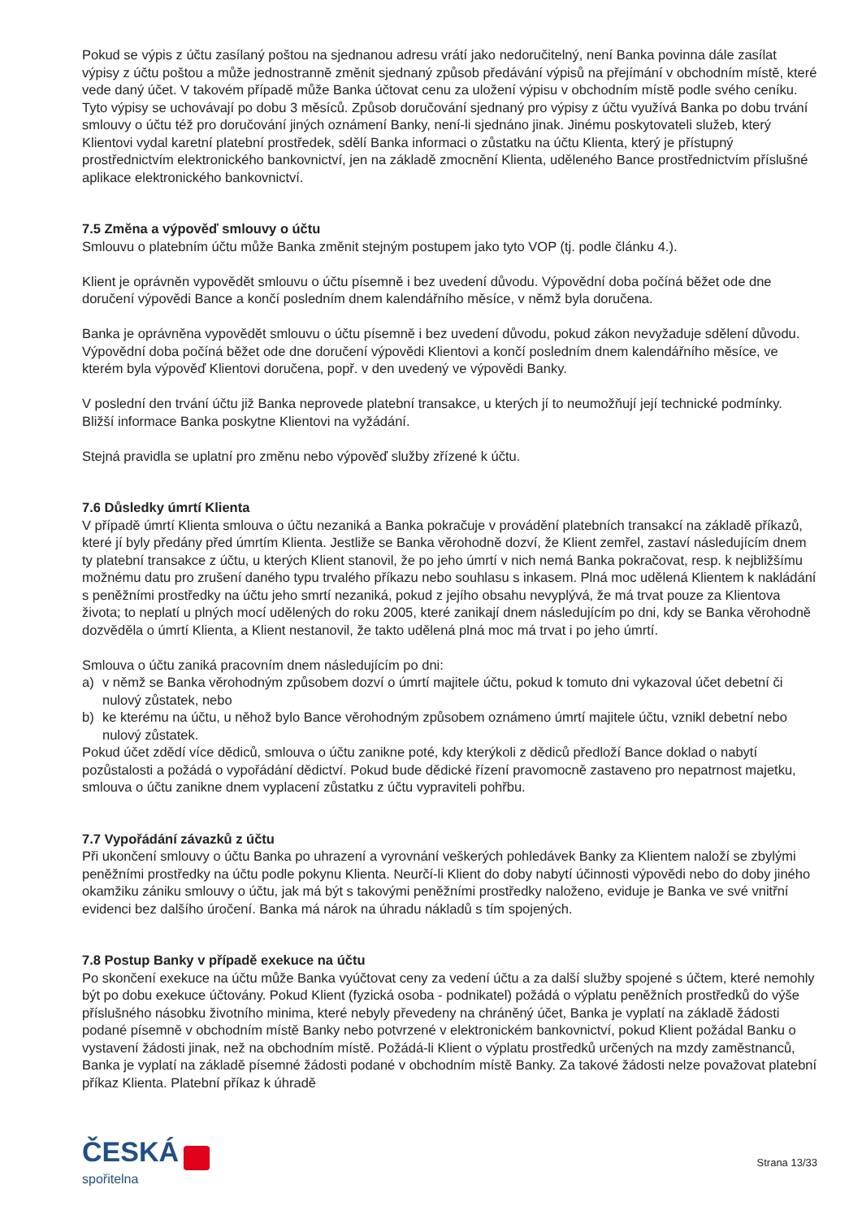Pokud se výpis z účtu zasílaný poštou na sjednanou adresu vrátí jako nedoručitelný, není Banka povinna dále zasílat výpisy z účtu poštou a může jednostranně změnit sjednaný způsob předávání výpisů na přejímání v obchodním místě, které vede daný účet. V takovém případě může Banka účtovat cenu za uložení výpisu v obchodním místě podle svého ceníku. Tyto výpisy se uchovávají po dobu 3 měsíců. Způsob doručování sjednaný pro výpisy z účtu využívá Banka po dobu trvání smlouvy o účtu též pro doručování jiných oznámení Banky, není-li sjednáno jinak. Jinému poskytovateli služeb, který Klientovi vydal karetní platební prostředek, sdělí Banka informaci o zůstatku na účtu Klienta, který je přístupný prostřednictvím elektronického bankovnictví, jen na základě zmocnění Klienta, uděleného Bance prostřednictvím příslušné aplikace elektronického bankovnictví.
7.5 Změna a výpověď smlouvy o účtu
Smlouvu o platebním účtu může Banka změnit stejným postupem jako tyto VOP (tj. podle článku 4.).
Klient je oprávněn vypovědět smlouvu o účtu písemně i bez uvedení důvodu. Výpovědní doba počíná běžet ode dne doručení výpovědi Bance a končí posledním dnem kalendářního měsíce, v němž byla doručena.
Banka je oprávněna vypovědět smlouvu o účtu písemně i bez uvedení důvodu, pokud zákon nevyžaduje sdělení důvodu. Výpovědní doba počíná běžet ode dne doručení výpovědi Klientovi a končí posledním dnem kalendářního měsíce, ve kterém byla výpověď Klientovi doručena, popř. v den uvedený ve výpovědi Banky.
V poslední den trvání účtu již Banka neprovede platební transakce, u kterých jí to neumožňují její technické podmínky. Bližší informace Banka poskytne Klientovi na vyžádání.
Stejná pravidla se uplatní pro změnu nebo výpověď služby zřízené k účtu.
7.6 Důsledky úmrtí Klienta
V případě úmrtí Klienta smlouva o účtu nezaniká a Banka pokračuje v provádění platebních transakcí na základě příkazů, které jí byly předány před úmrtím Klienta. Jestliže se Banka věrohodně dozví, že Klient zemřel, zastaví následujícím dnem ty platební transakce z účtu, u kterých Klient stanovil, že po jeho úmrtí v nich nemá Banka pokračovat, resp. k nejbližšímu možnému datu pro zrušení daného typu trvalého příkazu nebo souhlasu s inkasem. Plná moc udělená Klientem k nakládání s peněžními prostředky na účtu jeho smrtí nezaniká, pokud z jejího obsahu nevyplývá, že má trvat pouze za Klientova života; to neplatí u plných mocí udělených do roku 2005, které zanikají dnem následujícím po dni, kdy se Banka věrohodně dozvěděla o úmrtí Klienta, a Klient nestanovil, že takto udělená plná moc má trvat i po jeho úmrtí.
Smlouva o účtu zaniká pracovním dnem následujícím po dni:
a) v němž se Banka věrohodným způsobem dozví o úmrtí majitele účtu, pokud k tomuto dni vykazoval účet debetní či nulový zůstatek, nebo
b) ke kterému na účtu, u něhož bylo Bance věrohodným způsobem oznámeno úmrtí majitele účtu, vznikl debetní nebo nulový zůstatek.
Pokud účet zdědí více dědiců, smlouva o účtu zanikne poté, kdy kterýkoli z dědiců předloží Bance doklad o nabytí pozůstalosti a požádá o vypořádání dědictví. Pokud bude dědické řízení pravomocně zastaveno pro nepatrnost majetku, smlouva o účtu zanikne dnem vyplacení zůstatku z účtu vypraviteli pohřbu.
7.7 Vypořádání závazků z účtu
Při ukončení smlouvy o účtu Banka po uhrazení a vyrovnání veškerých pohledávek Banky za Klientem naloží se zbylými peněžními prostředky na účtu podle pokynu Klienta. Neurčí-li Klient do doby nabytí účinnosti výpovědi nebo do doby jiného okamžiku zániku smlouvy o účtu, jak má být s takovými peněžními prostředky naloženo, eviduje je Banka ve své vnitřní evidenci bez dalšího úročení. Banka má nárok na úhradu nákladů s tím spojených.
7.8 Postup Banky v případě exekuce na účtu
Po skončení exekuce na účtu může Banka vyúčtovat ceny za vedení účtu a za další služby spojené s účtem, které nemohly být po dobu exekuce účtovány. Pokud Klient (fyzická osoba - podnikatel) požádá o výplatu peněžních prostředků do výše příslušného násobku životního minima, které nebyly převedeny na chráněný účet, Banka je vyplatí na základě žádosti podané písemně v obchodním místě Banky nebo potvrzené v elektronickém bankovnictví, pokud Klient požádal Banku o vystavení žádosti jinak, než na obchodním místě. Požádá-li Klient o výplatu prostředků určených na mzdy zaměstnanců, Banka je vyplatí na základě písemné žádosti podané v obchodním místě Banky. Za takové žádosti nelze považovat platební příkaz Klienta. Platební příkaz k úhradě
ČESKÁ
spořitelna
Strana 13/33